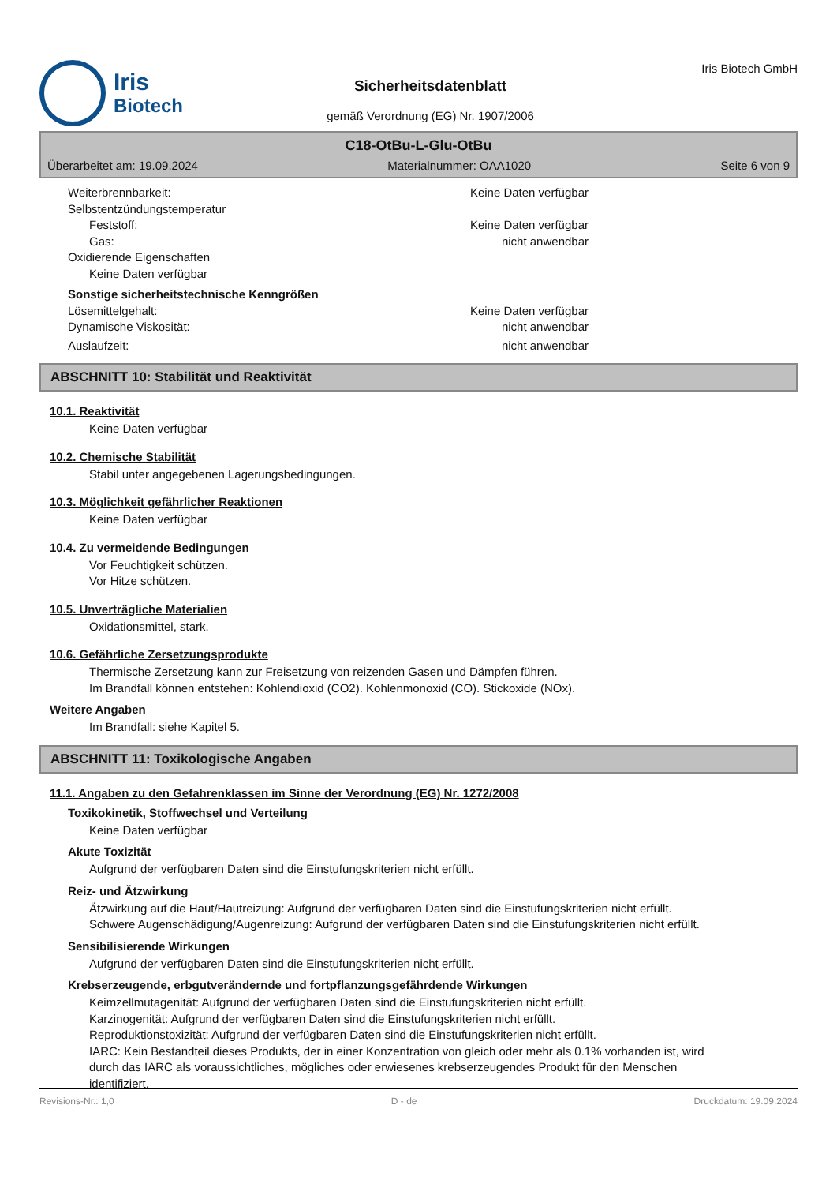Iris
Biotech
Sicherheitsdatenblatt
gemäß Verordnung (EG) Nr. 1907/2006
Iris Biotech GmbH
C18-OtBu-L-Glu-OtBu
Überarbeitet am: 19.09.2024 Materialnummer: OAA1020 Seite 6 von 9
Weiterbrennbarkeit: Keine Daten verfügbar
Selbstentzündungstemperatur
Feststoff: Keine Daten verfügbar
Gas: nicht anwendbar
Oxidierende Eigenschaften
Keine Daten verfügbar
Sonstige sicherheitstechnische Kenngrößen
Lösemittelgehalt: Keine Daten verfügbar
Dynamische Viskosität: nicht anwendbar
Auslaufzeit: nicht anwendbar
ABSCHNITT 10: Stabilität und Reaktivität
10.1. Reaktivität
Keine Daten verfügbar
10.2. Chemische Stabilität
Stabil unter angegebenen Lagerungsbedingungen.
10.3. Möglichkeit gefährlicher Reaktionen
Keine Daten verfügbar
10.4. Zu vermeidende Bedingungen
Vor Feuchtigkeit schützen.
Vor Hitze schützen.
10.5. Unverträgliche Materialien
Oxidationsmittel, stark.
10.6. Gefährliche Zersetzungsprodukte
Thermische Zersetzung kann zur Freisetzung von reizenden Gasen und Dämpfen führen.
Im Brandfall können entstehen: Kohlendioxid (CO2). Kohlenmonoxid (CO). Stickoxide (NOx).
Weitere Angaben
Im Brandfall: siehe Kapitel 5.
ABSCHNITT 11: Toxikologische Angaben
11.1. Angaben zu den Gefahrenklassen im Sinne der Verordnung (EG) Nr. 1272/2008
Toxikokinetik, Stoffwechsel und Verteilung
Keine Daten verfügbar
Akute Toxizität
Aufgrund der verfügbaren Daten sind die Einstufungskriterien nicht erfüllt.
Reiz- und Ätzwirkung
Ätzwirkung auf die Haut/Hautreizung: Aufgrund der verfügbaren Daten sind die Einstufungskriterien nicht erfüllt.
Schwere Augenschädigung/Augenreizung: Aufgrund der verfügbaren Daten sind die Einstufungskriterien nicht erfüllt.
Sensibilisierende Wirkungen
Aufgrund der verfügbaren Daten sind die Einstufungskriterien nicht erfüllt.
Krebserzeugende, erbgutverändernde und fortpflanzungsgefährdende Wirkungen
Keimzellmutagenität: Aufgrund der verfügbaren Daten sind die Einstufungskriterien nicht erfüllt.
Karzinogenität: Aufgrund der verfügbaren Daten sind die Einstufungskriterien nicht erfüllt.
Reproduktionstoxizität: Aufgrund der verfügbaren Daten sind die Einstufungskriterien nicht erfüllt.
IARC: Kein Bestandteil dieses Produkts, der in einer Konzentration von gleich oder mehr als 0.1% vorhanden ist, wird durch das IARC als voraussichtliches, mögliches oder erwiesenes krebserzeugendes Produkt für den Menschen identifiziert.
Revisions-Nr.: 1,0 D - de Druckdatum: 19.09.2024